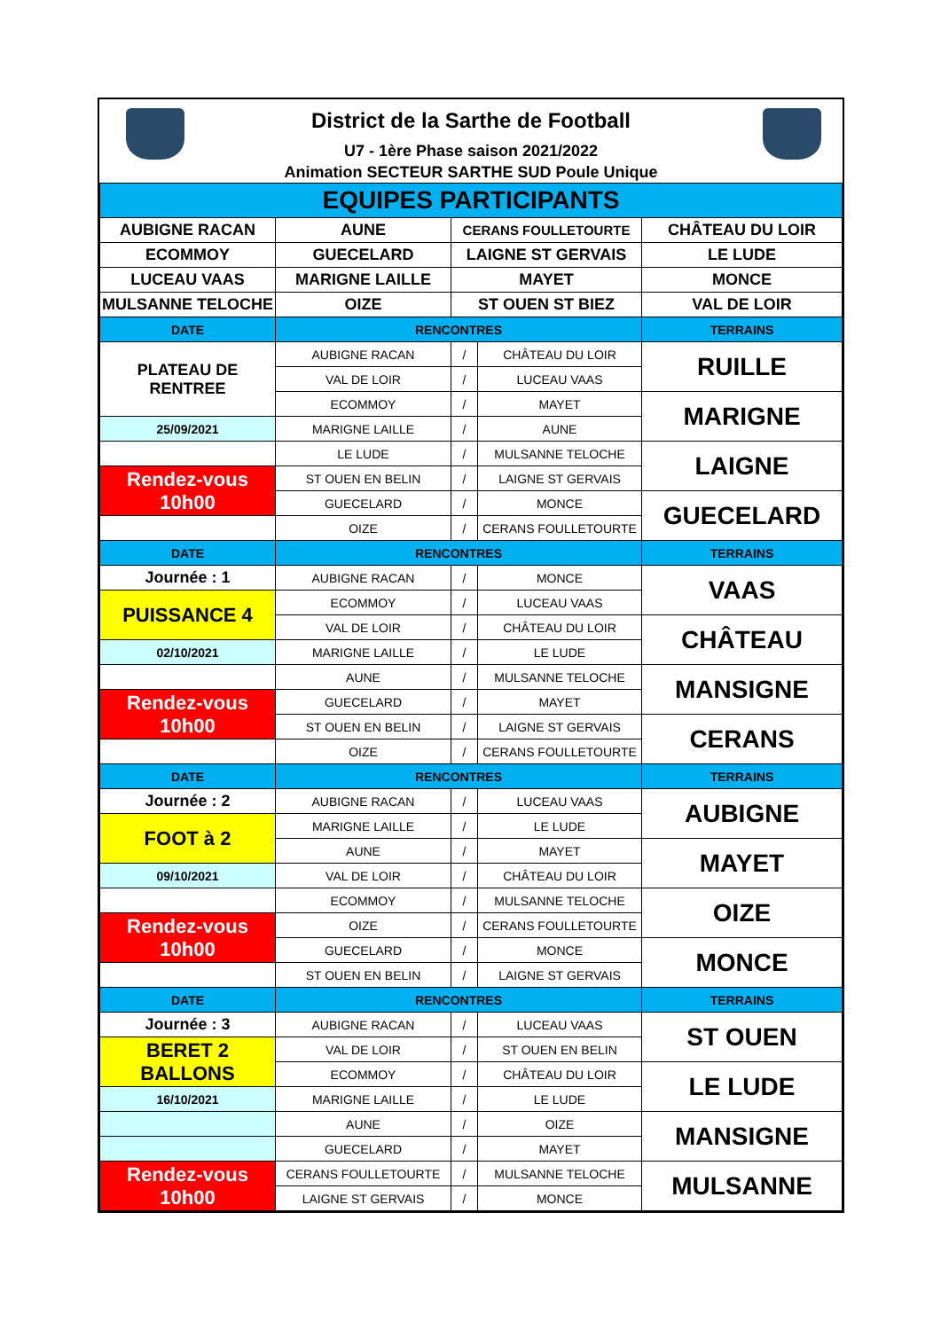District de la Sarthe de Football
U7 - 1ère Phase saison 2021/2022
Animation SECTEUR SARTHE SUD Poule Unique
| EQUIPES PARTICIPANTS | | | | |
| AUBIGNE RACAN | AUNE | CERANS FOULLETOURTE | | CHÂTEAU DU LOIR |
| ECOMMOY | GUECELARD | LAIGNE ST GERVAIS | | LE LUDE |
| LUCEAU VAAS | MARIGNE LAILLE | MAYET | | MONCE |
| MULSANNE TELOCHE | OIZE | ST OUEN ST BIEZ | | VAL DE LOIR |
| DATE | RENCONTRES | | | TERRAINS |
| PLATEAU DE RENTREE | AUBIGNE RACAN | / | CHÂTEAU DU LOIR | RUILLE |
| | VAL DE LOIR | / | LUCEAU VAAS | |
| | ECOMMOY | / | MAYET | MARIGNE |
| 25/09/2021 | MARIGNE LAILLE | / | AUNE | |
| | LE LUDE | / | MULSANNE TELOCHE | LAIGNE |
| Rendez-vous 10h00 | ST OUEN EN BELIN | / | LAIGNE ST GERVAIS | |
| | GUECELARD | / | MONCE | GUECELARD |
| | OIZE | / | CERANS FOULLETOURTE | |
| DATE | RENCONTRES | | | TERRAINS |
| Journée : 1 | AUBIGNE RACAN | / | MONCE | VAAS |
| PUISSANCE 4 | ECOMMOY | / | LUCEAU VAAS | |
| | VAL DE LOIR | / | CHÂTEAU DU LOIR | CHÂTEAU |
| 02/10/2021 | MARIGNE LAILLE | / | LE LUDE | |
| | AUNE | / | MULSANNE TELOCHE | MANSIGNE |
| Rendez-vous 10h00 | GUECELARD | / | MAYET | |
| | ST OUEN EN BELIN | / | LAIGNE ST GERVAIS | CERANS |
| | OIZE | / | CERANS FOULLETOURTE | |
| DATE | RENCONTRES | | | TERRAINS |
| Journée : 2 | AUBIGNE RACAN | / | LUCEAU VAAS | AUBIGNE |
| FOOT à 2 | MARIGNE LAILLE | / | LE LUDE | |
| | AUNE | / | MAYET | MAYET |
| 09/10/2021 | VAL DE LOIR | / | CHÂTEAU DU LOIR | |
| | ECOMMOY | / | MULSANNE TELOCHE | OIZE |
| Rendez-vous 10h00 | OIZE | / | CERANS FOULLETOURTE | |
| | GUECELARD | / | MONCE | MONCE |
| | ST OUEN EN BELIN | / | LAIGNE ST GERVAIS | |
| DATE | RENCONTRES | | | TERRAINS |
| Journée : 3 | AUBIGNE RACAN | / | LUCEAU VAAS | ST OUEN |
| BERET 2 BALLONS | VAL DE LOIR | / | ST OUEN EN BELIN | |
| | ECOMMOY | / | CHÂTEAU DU LOIR | LE LUDE |
| 16/10/2021 | MARIGNE LAILLE | / | LE LUDE | |
| | AUNE | / | OIZE | MANSIGNE |
| | GUECELARD | / | MAYET | |
| Rendez-vous 10h00 | CERANS FOULLETOURTE | / | MULSANNE TELOCHE | MULSANNE |
| | LAIGNE ST GERVAIS | / | MONCE | |